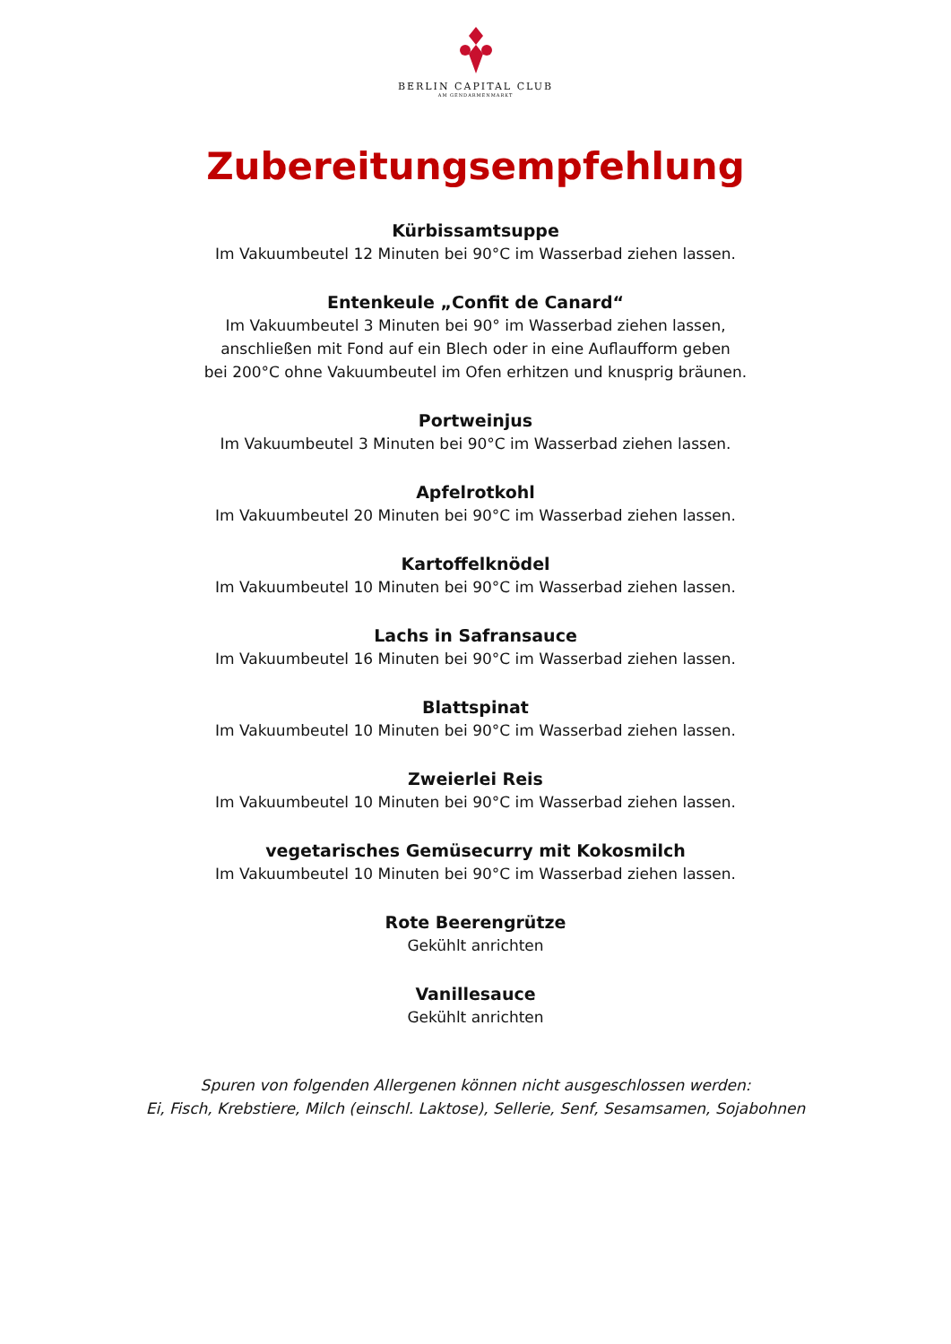BERLIN CAPITAL CLUB
AM GENDARMENMARKT
Zubereitungsempfehlung
Kürbissamtsuppe
Im Vakuumbeutel 12 Minuten bei 90°C im Wasserbad ziehen lassen.
Entenkeule „Confit de Canard“
Im Vakuumbeutel 3 Minuten bei 90° im Wasserbad ziehen lassen,
anschließen mit Fond auf ein Blech oder in eine Auflaufform geben
bei 200°C ohne Vakuumbeutel im Ofen erhitzen und knusprig bräunen.
Portweinjus
Im Vakuumbeutel 3 Minuten bei 90°C im Wasserbad ziehen lassen.
Apfelrotkohl
Im Vakuumbeutel 20 Minuten bei 90°C im Wasserbad ziehen lassen.
Kartoffelknödel
Im Vakuumbeutel 10 Minuten bei 90°C im Wasserbad ziehen lassen.
Lachs in Safransauce
Im Vakuumbeutel 16 Minuten bei 90°C im Wasserbad ziehen lassen.
Blattspinat
Im Vakuumbeutel 10 Minuten bei 90°C im Wasserbad ziehen lassen.
Zweierlei Reis
Im Vakuumbeutel 10 Minuten bei 90°C im Wasserbad ziehen lassen.
vegetarisches Gemüsecurry mit Kokosmilch
Im Vakuumbeutel 10 Minuten bei 90°C im Wasserbad ziehen lassen.
Rote Beerengrütze
Gekühlt anrichten
Vanillesauce
Gekühlt anrichten
Spuren von folgenden Allergenen können nicht ausgeschlossen werden:
Ei, Fisch, Krebstiere, Milch (einschl. Laktose), Sellerie, Senf, Sesamsamen, Sojabohnen